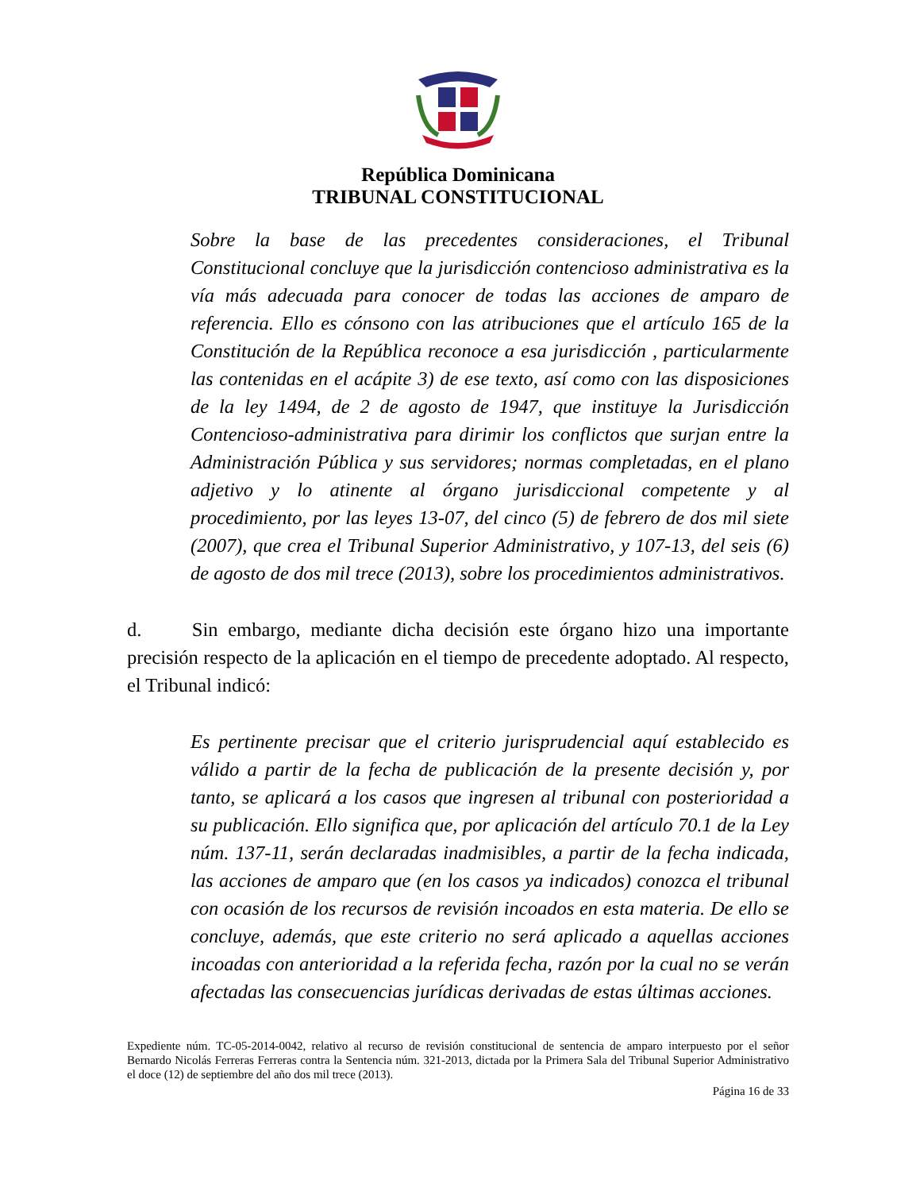República Dominicana
TRIBUNAL CONSTITUCIONAL
Sobre la base de las precedentes consideraciones, el Tribunal Constitucional concluye que la jurisdicción contencioso administrativa es la vía más adecuada para conocer de todas las acciones de amparo de referencia. Ello es cónsono con las atribuciones que el artículo 165 de la Constitución de la República reconoce a esa jurisdicción , particularmente las contenidas en el acápite 3) de ese texto, así como con las disposiciones de la ley 1494, de 2 de agosto de 1947, que instituye la Jurisdicción Contencioso-administrativa para dirimir los conflictos que surjan entre la Administración Pública y sus servidores; normas completadas, en el plano adjetivo y lo atinente al órgano jurisdiccional competente y al procedimiento, por las leyes 13-07, del cinco (5) de febrero de dos mil siete (2007), que crea el Tribunal Superior Administrativo, y 107-13, del seis (6) de agosto de dos mil trece (2013), sobre los procedimientos administrativos.
d. Sin embargo, mediante dicha decisión este órgano hizo una importante precisión respecto de la aplicación en el tiempo de precedente adoptado. Al respecto, el Tribunal indicó:
Es pertinente precisar que el criterio jurisprudencial aquí establecido es válido a partir de la fecha de publicación de la presente decisión y, por tanto, se aplicará a los casos que ingresen al tribunal con posterioridad a su publicación. Ello significa que, por aplicación del artículo 70.1 de la Ley núm. 137-11, serán declaradas inadmisibles, a partir de la fecha indicada, las acciones de amparo que (en los casos ya indicados) conozca el tribunal con ocasión de los recursos de revisión incoados en esta materia. De ello se concluye, además, que este criterio no será aplicado a aquellas acciones incoadas con anterioridad a la referida fecha, razón por la cual no se verán afectadas las consecuencias jurídicas derivadas de estas últimas acciones.
Expediente núm. TC-05-2014-0042, relativo al recurso de revisión constitucional de sentencia de amparo interpuesto por el señor Bernardo Nicolás Ferreras Ferreras contra la Sentencia núm. 321-2013, dictada por la Primera Sala del Tribunal Superior Administrativo el doce (12) de septiembre del año dos mil trece (2013).
Página 16 de 33